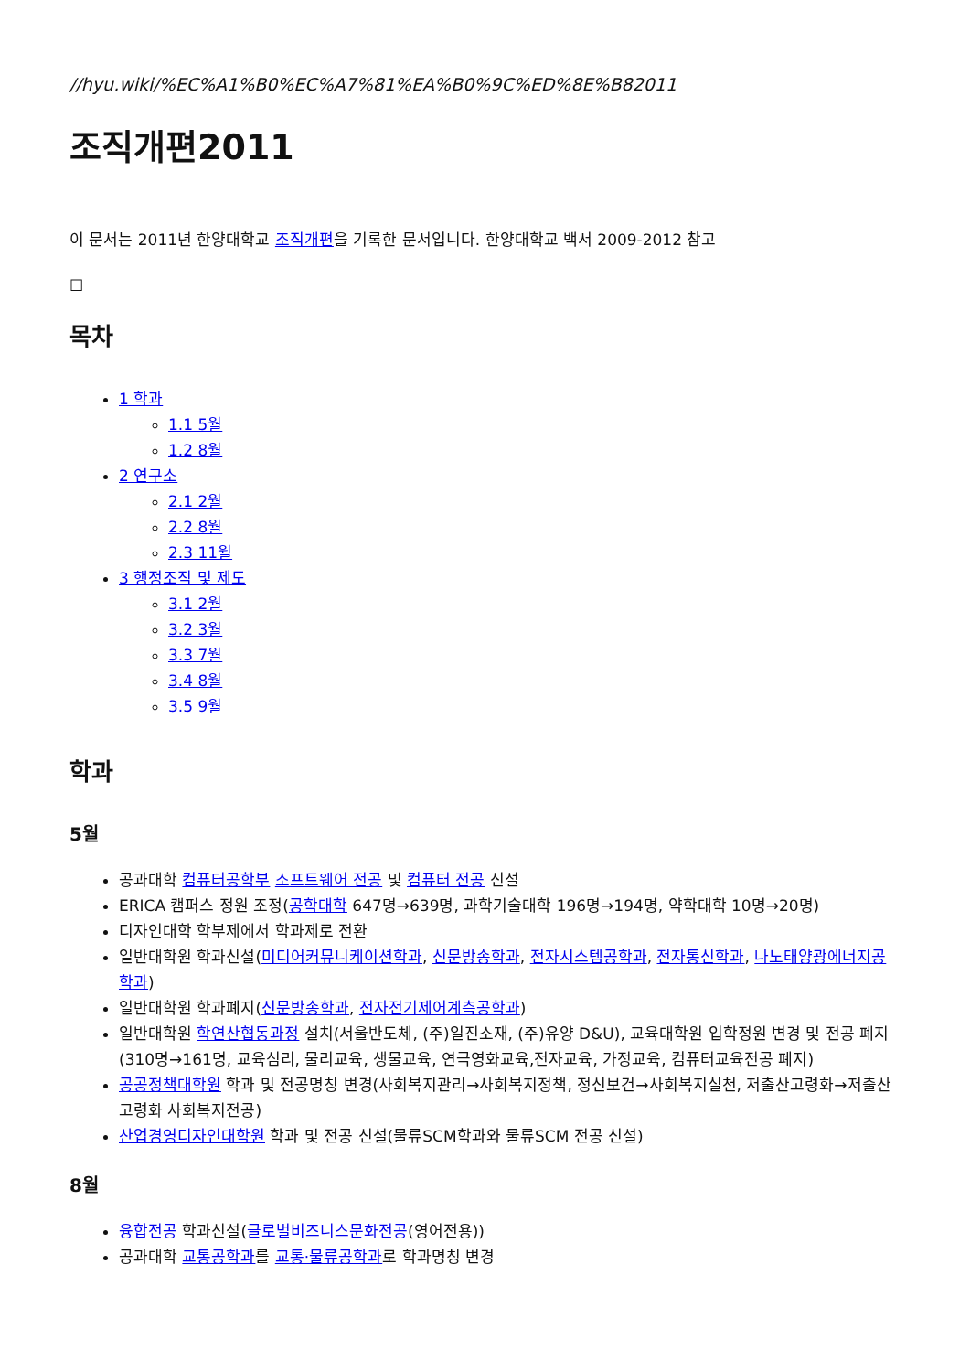//hyu.wiki/%EC%A1%B0%EC%A7%81%EA%B0%9C%ED%8E%B82011
조직개편2011
이 문서는 2011년 한양대학교 조직개편을 기록한 문서입니다. 한양대학교 백서 2009-2012 참고
☐
목차
1 학과
1.1 5월
1.2 8월
2 연구소
2.1 2월
2.2 8월
2.3 11월
3 행정조직 및 제도
3.1 2월
3.2 3월
3.3 7월
3.4 8월
3.5 9월
학과
5월
공과대학 컴퓨터공학부 소프트웨어 전공 및 컴퓨터 전공 신설
ERICA 캠퍼스 정원 조정(공학대학 647명→639명, 과학기술대학 196명→194명, 약학대학 10명→20명)
디자인대학 학부제에서 학과제로 전환
일반대학원 학과신설(미디어커뮤니케이션학과, 신문방송학과, 전자시스템공학과, 전자통신학과, 나노태양광에너지공학과)
일반대학원 학과폐지(신문방송학과, 전자전기제어계측공학과)
일반대학원 학연산협동과정 설치(서울반도체, (주)일진소재, (주)유양 D&U), 교육대학원 입학정원 변경 및 전공 폐지(310명→161명, 교육심리, 물리교육, 생물교육, 연극영화교육,전자교육, 가정교육, 컴퓨터교육전공 폐지)
공공정책대학원 학과 및 전공명칭 변경(사회복지관리→사회복지정책, 정신보건→사회복지실천, 저출산고령화→저출산고령화 사회복지전공)
산업경영디자인대학원 학과 및 전공 신설(물류SCM학과와 물류SCM 전공 신설)
8월
융합전공 학과신설(글로벌비즈니스문화전공(영어전용))
공과대학 교통공학과를 교통·물류공학과로 학과명칭 변경